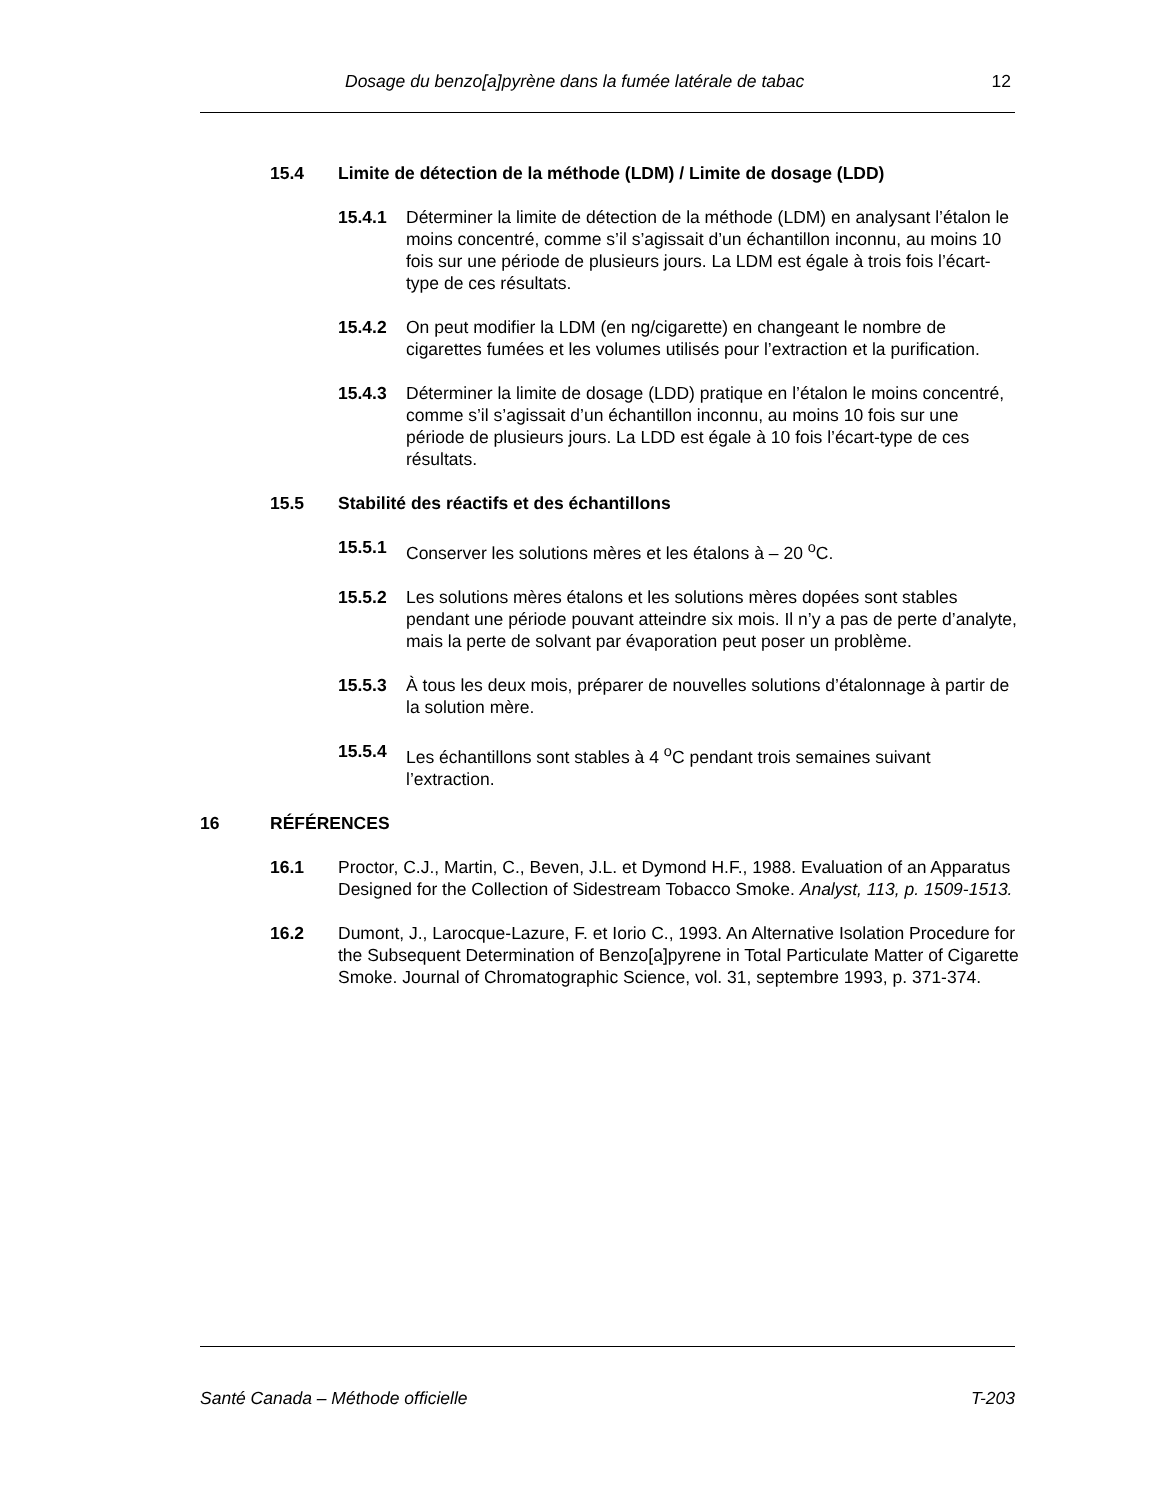Dosage du benzo[a]pyrène dans la fumée latérale de tabac 12
15.4 Limite de détection de la méthode (LDM) / Limite de dosage (LDD)
15.4.1 Déterminer la limite de détection de la méthode (LDM) en analysant l’étalon le moins concentré, comme s’il s’agissait d’un échantillon inconnu, au moins 10 fois sur une période de plusieurs jours. La LDM est égale à trois fois l’écart-type de ces résultats.
15.4.2 On peut modifier la LDM (en ng/cigarette) en changeant le nombre de cigarettes fumées et les volumes utilisés pour l’extraction et la purification.
15.4.3 Déterminer la limite de dosage (LDD) pratique en l’étalon le moins concentré, comme s’il s’agissait d’un échantillon inconnu, au moins 10 fois sur une période de plusieurs jours. La LDD est égale à 10 fois l’écart-type de ces résultats.
15.5 Stabilité des réactifs et des échantillons
15.5.1 Conserver les solutions mères et les étalons à – 20 <sup>o</sup>C.
15.5.2 Les solutions mères étalons et les solutions mères dopées sont stables pendant une période pouvant atteindre six mois. Il n’y a pas de perte d’analyte, mais la perte de solvant par évaporation peut poser un problème.
15.5.3 À tous les deux mois, préparer de nouvelles solutions d’étalonnage à partir de la solution mère.
15.5.4 Les échantillons sont stables à 4 <sup>o</sup>C pendant trois semaines suivant l’extraction.
16 RÉFÉRENCES
16.1 Proctor, C.J., Martin, C., Beven, J.L. et Dymond H.F., 1988. Evaluation of an Apparatus Designed for the Collection of Sidestream Tobacco Smoke. Analyst, 113, p. 1509-1513.
16.2 Dumont, J., Larocque-Lazure, F. et Iorio C., 1993. An Alternative Isolation Procedure for the Subsequent Determination of Benzo[a]pyrene in Total Particulate Matter of Cigarette Smoke. Journal of Chromatographic Science, vol. 31, septembre 1993, p. 371-374.
Santé Canada – Méthode officielle T-203